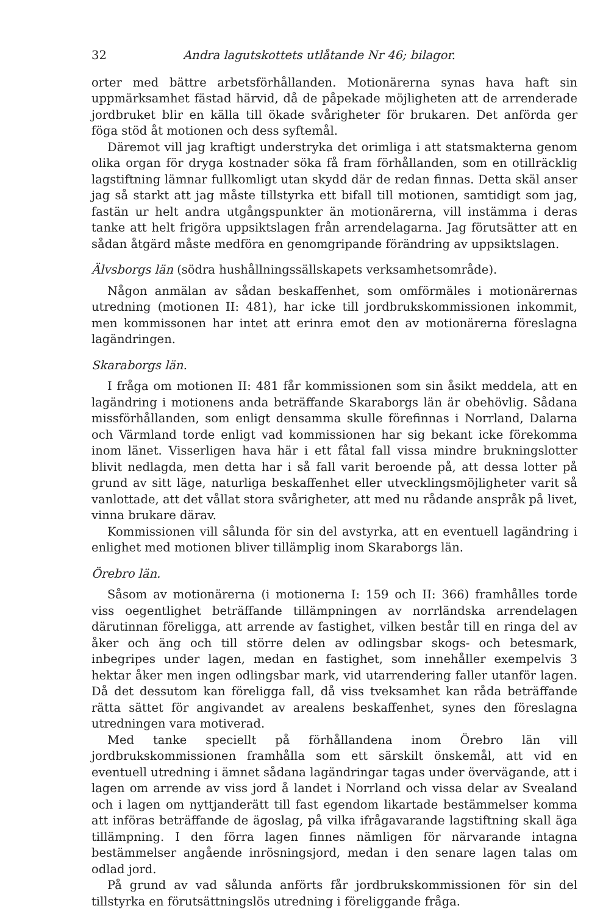32 Andra lagutskottets utlåtande Nr 46; bilagor.
orter med bättre arbetsförhållanden. Motionärerna synas hava haft sin uppmärksamhet fästad härvid, då de påpekade möjligheten att de arrenderade jordbruket blir en källa till ökade svårigheter för brukaren. Det anförda ger föga stöd åt motionen och dess syftemål.
Däremot vill jag kraftigt understryka det orimliga i att statsmakterna genom olika organ för dryga kostnader söka få fram förhållanden, som en otillräcklig lagstiftning lämnar fullkomligt utan skydd där de redan finnas. Detta skäl anser jag så starkt att jag måste tillstyrka ett bifall till motionen, samtidigt som jag, fastän ur helt andra utgångspunkter än motionärerna, vill instämma i deras tanke att helt frigöra uppsiktslagen från arrendelagarna. Jag förutsätter att en sådan åtgärd måste medföra en genomgripande förändring av uppsiktslagen.
Älvsborgs län (södra hushållningssällskapets verksamhetsområde).
Någon anmälan av sådan beskaffenhet, som omförmäles i motionärernas utredning (motionen II: 481), har icke till jordbrukskommissionen inkommit, men kommissonen har intet att erinra emot den av motionärerna föreslagna lagändringen.
Skaraborgs län.
I fråga om motionen II: 481 får kommissionen som sin åsikt meddela, att en lagändring i motionens anda beträffande Skaraborgs län är obehövlig. Sådana missförhållanden, som enligt densamma skulle förefinnas i Norrland, Dalarna och Värmland torde enligt vad kommissionen har sig bekant icke förekomma inom länet. Visserligen hava här i ett fåtal fall vissa mindre brukningslotter blivit nedlagda, men detta har i så fall varit beroende på, att dessa lotter på grund av sitt läge, naturliga beskaffenhet eller utvecklingsmöjligheter varit så vanlottade, att det vållat stora svårigheter, att med nu rådande anspråk på livet, vinna brukare därav.
Kommissionen vill sålunda för sin del avstyrka, att en eventuell lagändring i enlighet med motionen bliver tillämplig inom Skaraborgs län.
Örebro län.
Såsom av motionärerna (i motionerna I: 159 och II: 366) framhålles torde viss oegentlighet beträffande tillämpningen av norrländska arrendelagen därutinnan föreligga, att arrende av fastighet, vilken består till en ringa del av åker och äng och till större delen av odlingsbar skogs- och betesmark, inbegripes under lagen, medan en fastighet, som innehåller exempelvis 3 hektar åker men ingen odlingsbar mark, vid utarrendering faller utanför lagen. Då det dessutom kan föreligga fall, då viss tveksamhet kan råda beträffande rätta sättet för angivandet av arealens beskaffenhet, synes den föreslagna utredningen vara motiverad.
Med tanke speciellt på förhållandena inom Örebro län vill jordbrukskommissionen framhålla som ett särskilt önskemål, att vid en eventuell utredning i ämnet sådana lagändringar tagas under övervägande, att i lagen om arrende av viss jord å landet i Norrland och vissa delar av Svealand och i lagen om nyttjanderätt till fast egendom likartade bestämmelser komma att införas beträffande de ägoslag, på vilka ifrågavarande lagstiftning skall äga tillämpning. I den förra lagen finnes nämligen för närvarande intagna bestämmelser angående inrösningsjord, medan i den senare lagen talas om odlad jord.
På grund av vad sålunda anförts får jordbrukskommissionen för sin del tillstyrka en förutsättningslös utredning i föreliggande fråga.